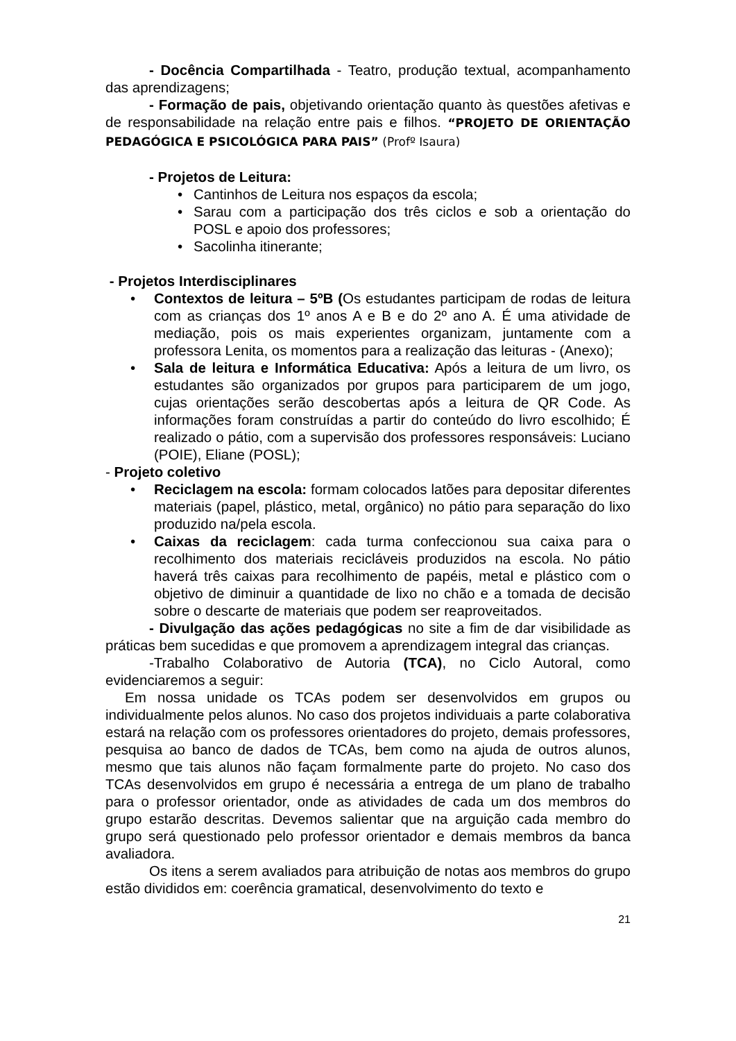- Docência Compartilhada - Teatro, produção textual, acompanhamento das aprendizagens;
- Formação de pais, objetivando orientação quanto às questões afetivas e de responsabilidade na relação entre pais e filhos. “PROJETO DE ORIENTAÇÃO PEDAGÓGICA E PSICOLÓGICA PARA PAIS” (Profº Isaura)
- Projetos de Leitura:
• Cantinhos de Leitura nos espaços da escola;
• Sarau com a participação dos três ciclos e sob a orientação do POSL e apoio dos professores;
• Sacolinha itinerante;
- Projetos Interdisciplinares
• Contextos de leitura – 5ºB (Os estudantes participam de rodas de leitura com as crianças dos 1º anos A e B e do 2º ano A. É uma atividade de mediação, pois os mais experientes organizam, juntamente com a professora Lenita, os momentos para a realização das leituras - (Anexo);
• Sala de leitura e Informática Educativa: Após a leitura de um livro, os estudantes são organizados por grupos para participarem de um jogo, cujas orientações serão descobertas após a leitura de QR Code. As informações foram construídas a partir do conteúdo do livro escolhido; É realizado o pátio, com a supervisão dos professores responsáveis: Luciano (POIE), Eliane (POSL);
- Projeto coletivo
• Reciclagem na escola: formam colocados latões para depositar diferentes materiais (papel, plástico, metal, orgânico) no pátio para separação do lixo produzido na/pela escola.
• Caixas da reciclagem: cada turma confeccionou sua caixa para o recolhimento dos materiais recicláveis produzidos na escola. No pátio haverá três caixas para recolhimento de papéis, metal e plástico com o objetivo de diminuir a quantidade de lixo no chão e a tomada de decisão sobre o descarte de materiais que podem ser reaproveitados.
- Divulgação das ações pedagógicas no site a fim de dar visibilidade as práticas bem sucedidas e que promovem a aprendizagem integral das crianças.
-Trabalho Colaborativo de Autoria (TCA), no Ciclo Autoral, como evidenciaremos a seguir:
Em nossa unidade os TCAs podem ser desenvolvidos em grupos ou individualmente pelos alunos. No caso dos projetos individuais a parte colaborativa estará na relação com os professores orientadores do projeto, demais professores, pesquisa ao banco de dados de TCAs, bem como na ajuda de outros alunos, mesmo que tais alunos não façam formalmente parte do projeto. No caso dos TCAs desenvolvidos em grupo é necessária a entrega de um plano de trabalho para o professor orientador, onde as atividades de cada um dos membros do grupo estarão descritas. Devemos salientar que na arguição cada membro do grupo será questionado pelo professor orientador e demais membros da banca avaliadora.
Os itens a serem avaliados para atribuição de notas aos membros do grupo estão divididos em: coerência gramatical, desenvolvimento do texto e
21